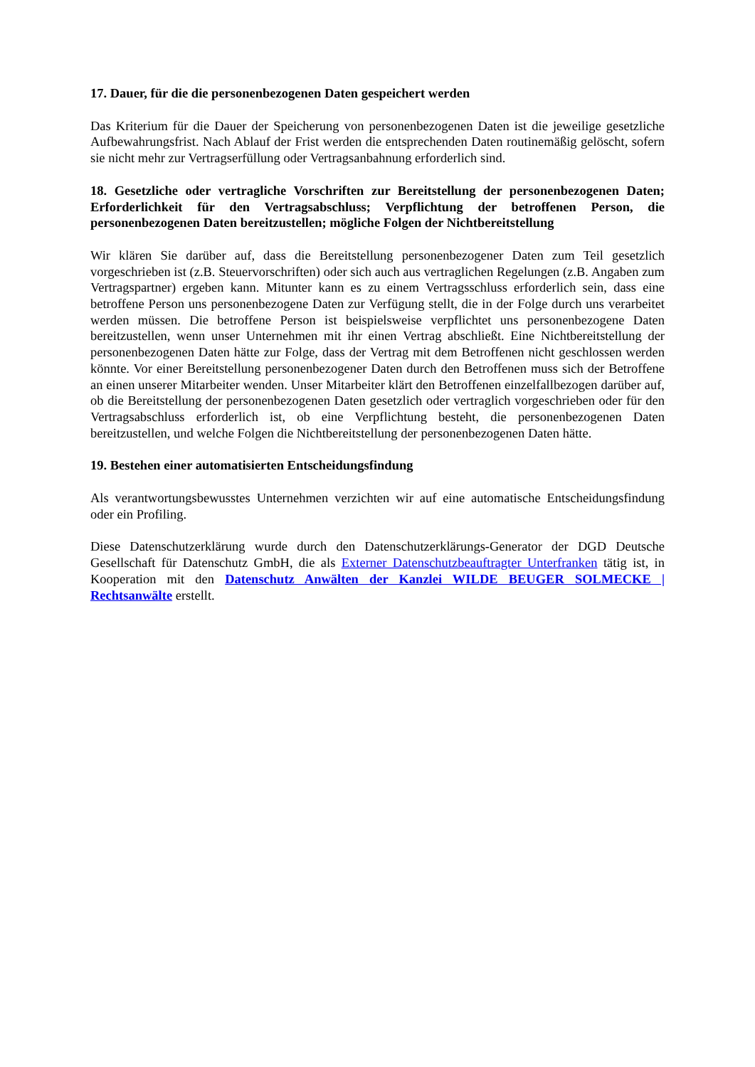17. Dauer, für die die personenbezogenen Daten gespeichert werden
Das Kriterium für die Dauer der Speicherung von personenbezogenen Daten ist die jeweilige gesetzliche Aufbewahrungsfrist. Nach Ablauf der Frist werden die entsprechenden Daten routinemäßig gelöscht, sofern sie nicht mehr zur Vertragserfüllung oder Vertragsanbahnung erforderlich sind.
18. Gesetzliche oder vertragliche Vorschriften zur Bereitstellung der personenbezogenen Daten; Erforderlichkeit für den Vertragsabschluss; Verpflichtung der betroffenen Person, die personenbezogenen Daten bereitzustellen; mögliche Folgen der Nichtbereitstellung
Wir klären Sie darüber auf, dass die Bereitstellung personenbezogener Daten zum Teil gesetzlich vorgeschrieben ist (z.B. Steuervorschriften) oder sich auch aus vertraglichen Regelungen (z.B. Angaben zum Vertragspartner) ergeben kann. Mitunter kann es zu einem Vertragsschluss erforderlich sein, dass eine betroffene Person uns personenbezogene Daten zur Verfügung stellt, die in der Folge durch uns verarbeitet werden müssen. Die betroffene Person ist beispielsweise verpflichtet uns personenbezogene Daten bereitzustellen, wenn unser Unternehmen mit ihr einen Vertrag abschließt. Eine Nichtbereitstellung der personenbezogenen Daten hätte zur Folge, dass der Vertrag mit dem Betroffenen nicht geschlossen werden könnte. Vor einer Bereitstellung personenbezogener Daten durch den Betroffenen muss sich der Betroffene an einen unserer Mitarbeiter wenden. Unser Mitarbeiter klärt den Betroffenen einzelfallbezogen darüber auf, ob die Bereitstellung der personenbezogenen Daten gesetzlich oder vertraglich vorgeschrieben oder für den Vertragsabschluss erforderlich ist, ob eine Verpflichtung besteht, die personenbezogenen Daten bereitzustellen, und welche Folgen die Nichtbereitstellung der personenbezogenen Daten hätte.
19. Bestehen einer automatisierten Entscheidungsfindung
Als verantwortungsbewusstes Unternehmen verzichten wir auf eine automatische Entscheidungsfindung oder ein Profiling.
Diese Datenschutzerklärung wurde durch den Datenschutzerklärungs-Generator der DGD Deutsche Gesellschaft für Datenschutz GmbH, die als Externer Datenschutzbeauftragter Unterfranken tätig ist, in Kooperation mit den Datenschutz Anwälten der Kanzlei WILDE BEUGER SOLMECKE | Rechtsanwälte erstellt.